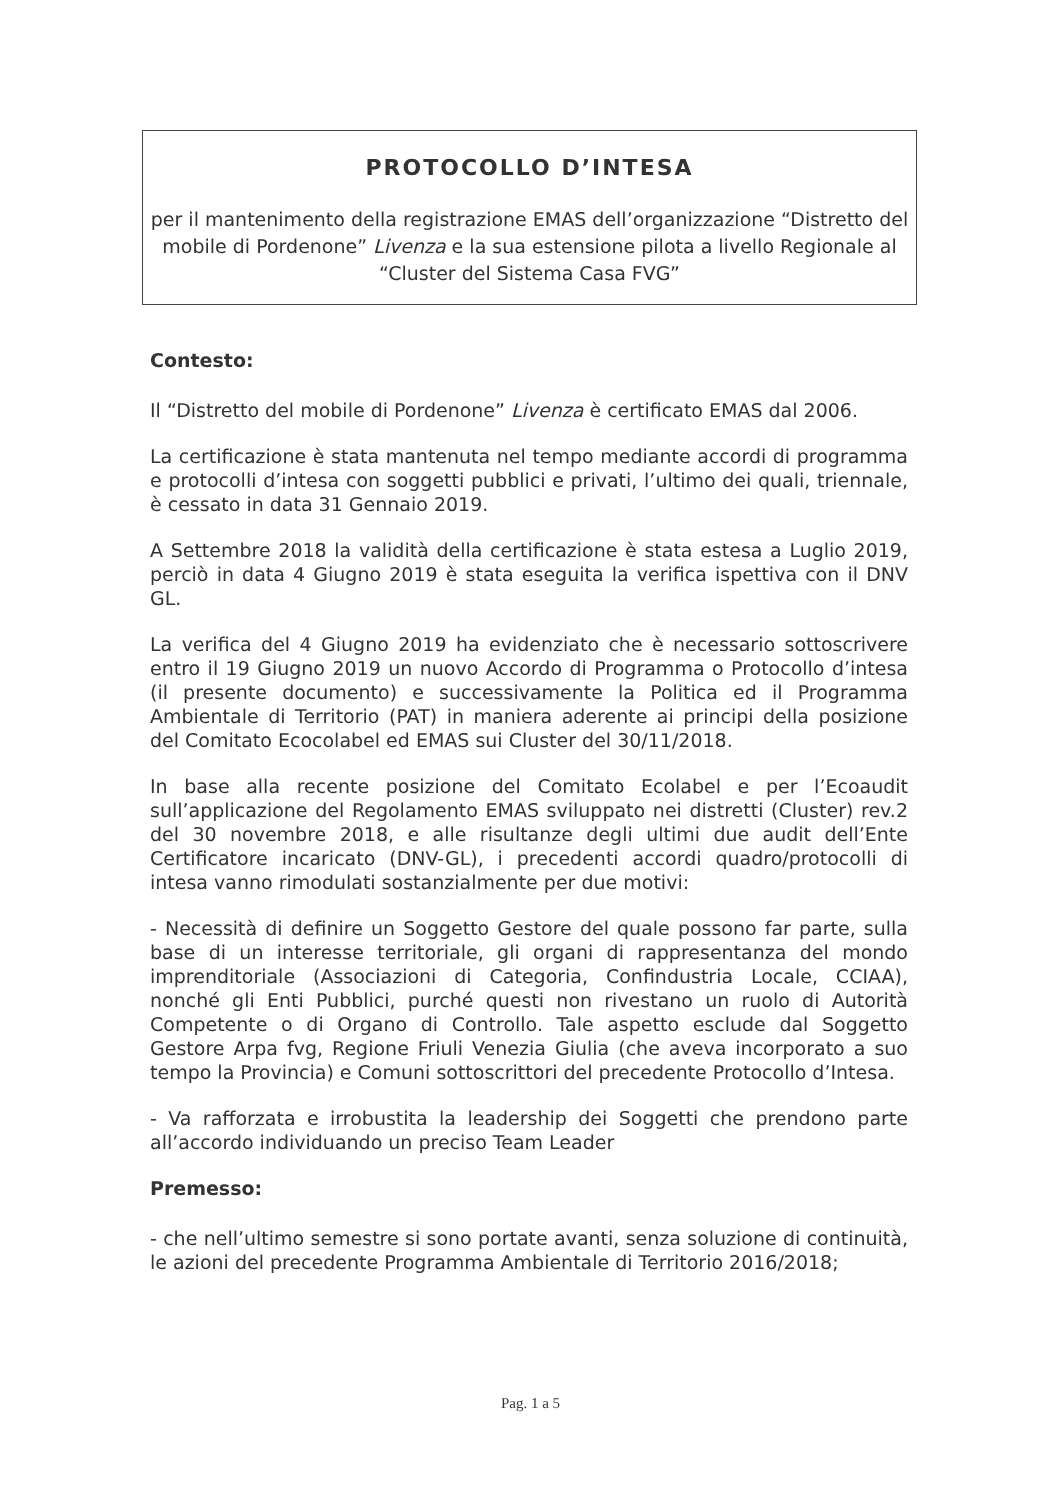PROTOCOLLO D’INTESA
per il mantenimento della registrazione EMAS dell’organizzazione “Distretto del mobile di Pordenone” Livenza e la sua estensione pilota a livello Regionale al “Cluster del Sistema Casa FVG”
Contesto:
Il “Distretto del mobile di Pordenone” Livenza è certificato EMAS dal 2006.
La certificazione è stata mantenuta nel tempo mediante accordi di programma e protocolli d’intesa con soggetti pubblici e privati, l’ultimo dei quali, triennale, è cessato in data 31 Gennaio 2019.
A Settembre 2018 la validità della certificazione è stata estesa a Luglio 2019, perciò in data 4 Giugno 2019 è stata eseguita la verifica ispettiva con il DNV GL.
La verifica del 4 Giugno 2019 ha evidenziato che è necessario sottoscrivere entro il 19 Giugno 2019 un nuovo Accordo di Programma o Protocollo d’intesa (il presente documento) e successivamente la Politica ed il Programma Ambientale di Territorio (PAT) in maniera aderente ai principi della posizione del Comitato Ecocolabel ed EMAS sui Cluster del 30/11/2018.
In base alla recente posizione del Comitato Ecolabel e per l’Ecoaudit sull’applicazione del Regolamento EMAS sviluppato nei distretti (Cluster) rev.2 del 30 novembre 2018, e alle risultanze degli ultimi due audit dell’Ente Certificatore incaricato (DNV-GL), i precedenti accordi quadro/protocolli di intesa vanno rimodulati sostanzialmente per due motivi:
- Necessità di definire un Soggetto Gestore del quale possono far parte, sulla base di un interesse territoriale, gli organi di rappresentanza del mondo imprenditoriale (Associazioni di Categoria, Confindustria Locale, CCIAA), nonché gli Enti Pubblici, purché questi non rivestano un ruolo di Autorità Competente o di Organo di Controllo. Tale aspetto esclude dal Soggetto Gestore Arpa fvg, Regione Friuli Venezia Giulia (che aveva incorporato a suo tempo la Provincia) e Comuni sottoscrittori del precedente Protocollo d’Intesa.
- Va rafforzata e irrobustita la leadership dei Soggetti che prendono parte all’accordo individuando un preciso Team Leader
Premesso:
- che nell’ultimo semestre si sono portate avanti, senza soluzione di continuità, le azioni del precedente Programma Ambientale di Territorio 2016/2018;
Pag. 1 a 5